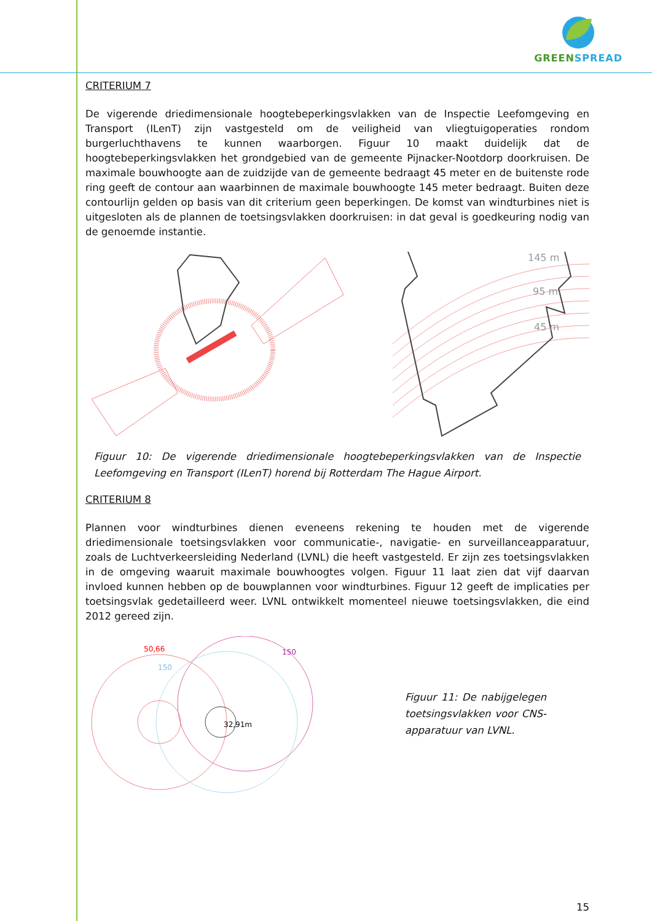GREEN SPREAD
CRITERIUM 7
De vigerende driedimensionale hoogtebeperkingsvlakken van de Inspectie Leefomgeving en Transport (ILenT) zijn vastgesteld om de veiligheid van vliegtuigoperaties rondom burgerluchthavens te kunnen waarborgen. Figuur 10 maakt duidelijk dat de hoogtebeperkingsvlakken het grondgebied van de gemeente Pijnacker-Nootdorp doorkruisen. De maximale bouwhoogte aan de zuidzijde van de gemeente bedraagt 45 meter en de buitenste rode ring geeft de contour aan waarbinnen de maximale bouwhoogte 145 meter bedraagt. Buiten deze contourlijn gelden op basis van dit criterium geen beperkingen. De komst van windturbines niet is uitgesloten als de plannen de toetsingsvlakken doorkruisen: in dat geval is goedkeuring nodig van de genoemde instantie.
145 m
95 m
45 m
Figuur 10: De vigerende driedimensionale hoogtebeperkingsvlakken van de Inspectie Leefomgeving en Transport (ILenT) horend bij Rotterdam The Hague Airport.
CRITERIUM 8
Plannen voor windturbines dienen eveneens rekening te houden met de vigerende driedimensionale toetsingsvlakken voor communicatie-, navigatie- en surveillanceapparatuur, zoals de Luchtverkeersleiding Nederland (LVNL) die heeft vastgesteld. Er zijn zes toetsingsvlakken in de omgeving waaruit maximale bouwhoogtes volgen. Figuur 11 laat zien dat vijf daarvan invloed kunnen hebben op de bouwplannen voor windturbines. Figuur 12 geeft de implicaties per toetsingsvlak gedetailleerd weer. LVNL ontwikkelt momenteel nieuwe toetsingsvlakken, die eind 2012 gereed zijn.
50,66
150
150
32,91m
Figuur 11: De nabijgelegen toetsingsvlakken voor CNS-apparatuur van LVNL.
15